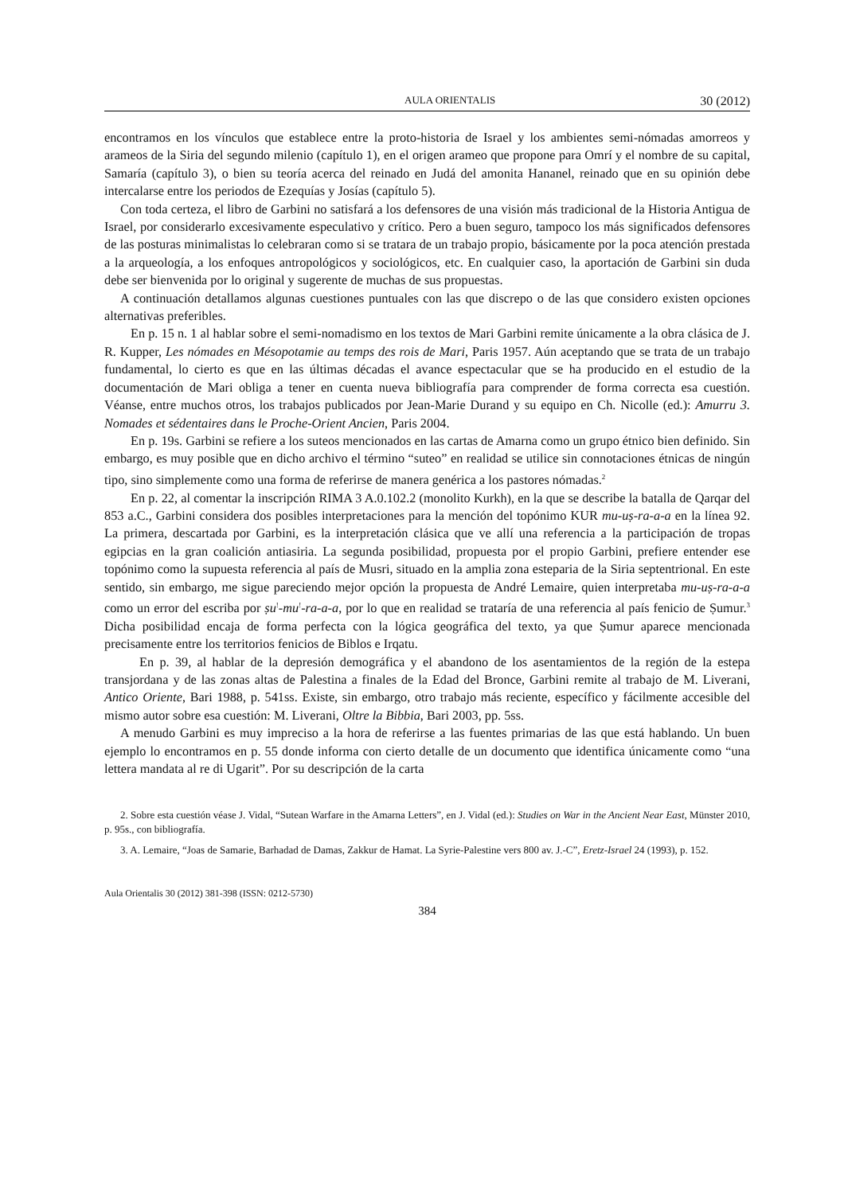AULA ORIENTALIS 30 (2012)
encontramos en los vínculos que establece entre la proto-historia de Israel y los ambientes semi-nómadas amorreos y arameos de la Siria del segundo milenio (capítulo 1), en el origen arameo que propone para Omrí y el nombre de su capital, Samaría (capítulo 3), o bien su teoría acerca del reinado en Judá del amonita Hananel, reinado que en su opinión debe intercalarse entre los periodos de Ezequías y Josías (capítulo 5).
Con toda certeza, el libro de Garbini no satisfará a los defensores de una visión más tradicional de la Historia Antigua de Israel, por considerarlo excesivamente especulativo y crítico. Pero a buen seguro, tampoco los más significados defensores de las posturas minimalistas lo celebraran como si se tratara de un trabajo propio, básicamente por la poca atención prestada a la arqueología, a los enfoques antropológicos y sociológicos, etc. En cualquier caso, la aportación de Garbini sin duda debe ser bienvenida por lo original y sugerente de muchas de sus propuestas.
A continuación detallamos algunas cuestiones puntuales con las que discrepo o de las que considero existen opciones alternativas preferibles.
En p. 15 n. 1 al hablar sobre el semi-nomadismo en los textos de Mari Garbini remite únicamente a la obra clásica de J. R. Kupper, Les nómades en Mésopotamie au temps des rois de Mari, Paris 1957. Aún aceptando que se trata de un trabajo fundamental, lo cierto es que en las últimas décadas el avance espectacular que se ha producido en el estudio de la documentación de Mari obliga a tener en cuenta nueva bibliografía para comprender de forma correcta esa cuestión. Véanse, entre muchos otros, los trabajos publicados por Jean-Marie Durand y su equipo en Ch. Nicolle (ed.): Amurru 3. Nomades et sédentaires dans le Proche-Orient Ancien, Paris 2004.
En p. 19s. Garbini se refiere a los suteos mencionados en las cartas de Amarna como un grupo étnico bien definido. Sin embargo, es muy posible que en dicho archivo el término “suteo” en realidad se utilice sin connotaciones étnicas de ningún tipo, sino simplemente como una forma de referirse de manera genérica a los pastores nómadas.<sup>2</sup>
En p. 22, al comentar la inscripción RIMA 3 A.0.102.2 (monolito Kurkh), en la que se describe la batalla de Qarqar del 853 a.C., Garbini considera dos posibles interpretaciones para la mención del topónimo KUR mu-uṣ-ra-a-a en la línea 92. La primera, descartada por Garbini, es la interpretación clásica que ve allí una referencia a la participación de tropas egipcias en la gran coalición antiasiria. La segunda posibilidad, propuesta por el propio Garbini, prefiere entender ese topónimo como la supuesta referencia al país de Musri, situado en la amplia zona esteparia de la Siria septentrional. En este sentido, sin embargo, me sigue pareciendo mejor opción la propuesta de André Lemaire, quien interpretaba mu-uṣ-ra-a-a como un error del escriba por ṣu<sup>!</sup>-mu<sup>!</sup>-ra-a-a, por lo que en realidad se trataría de una referencia al país fenicio de Ṣumur.<sup>3</sup> Dicha posibilidad encaja de forma perfecta con la lógica geográfica del texto, ya que Ṣumur aparece mencionada precisamente entre los territorios fenicios de Biblos e Irqatu.
En p. 39, al hablar de la depresión demográfica y el abandono de los asentamientos de la región de la estepa transjordana y de las zonas altas de Palestina a finales de la Edad del Bronce, Garbini remite al trabajo de M. Liverani, Antico Oriente, Bari 1988, p. 541ss. Existe, sin embargo, otro trabajo más reciente, específico y fácilmente accesible del mismo autor sobre esa cuestión: M. Liverani, Oltre la Bibbia, Bari 2003, pp. 5ss.
A menudo Garbini es muy impreciso a la hora de referirse a las fuentes primarias de las que está hablando. Un buen ejemplo lo encontramos en p. 55 donde informa con cierto detalle de un documento que identifica únicamente como “una lettera mandata al re di Ugarit”. Por su descripción de la carta
2. Sobre esta cuestión véase J. Vidal, “Sutean Warfare in the Amarna Letters”, en J. Vidal (ed.): Studies on War in the Ancient Near East, Münster 2010, p. 95s., con bibliografía.
3. A. Lemaire, “Joas de Samarie, Barhadad de Damas, Zakkur de Hamat. La Syrie-Palestine vers 800 av. J.-C”, Eretz-Israel 24 (1993), p. 152.
Aula Orientalis 30 (2012) 381-398 (ISSN: 0212-5730)
384